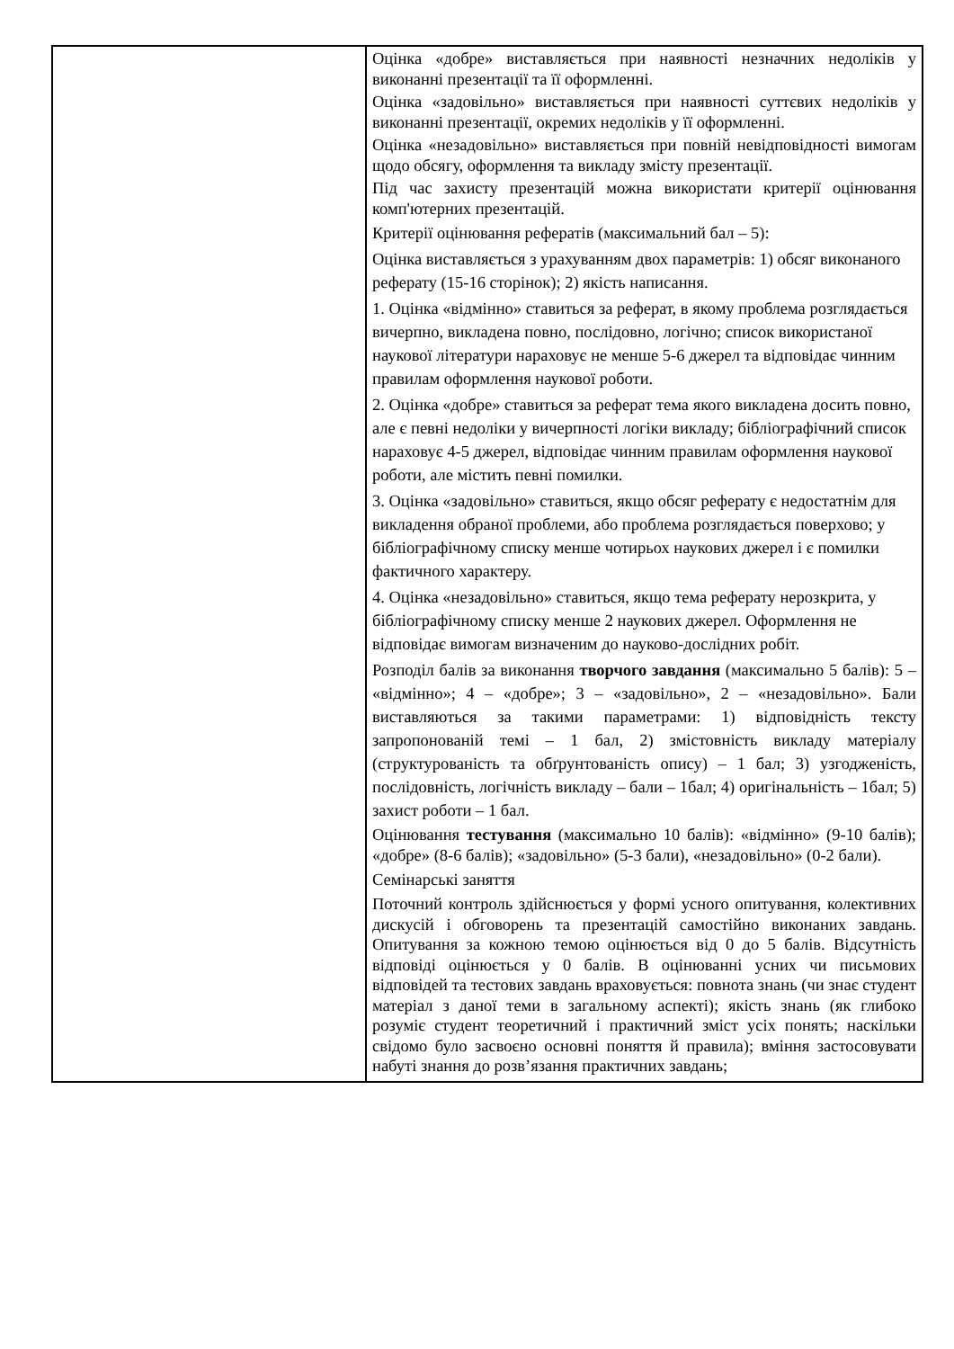| | Оцінка «добре» виставляється при наявності незначних недоліків у виконанні презентації та її оформленні. Оцінка «задовільно» виставляється при наявності суттєвих недоліків у виконанні презентації, окремих недоліків у її оформленні. Оцінка «незадовільно» виставляється при повній невідповідності вимогам щодо обсягу, оформлення та викладу змісту презентації. Під час захисту презентацій можна використати критерії оцінювання комп'ютерних презентацій. Критерії оцінювання рефератів (максимальний бал – 5): Оцінка виставляється з урахуванням двох параметрів: 1) обсяг виконаного реферату (15-16 сторінок); 2) якість написання. 1. Оцінка «відмінно» ставиться за реферат, в якому проблема розглядається вичерпно, викладена повно, послідовно, логічно; список використаної наукової літератури нараховує не менше 5-6 джерел та відповідає чинним правилам оформлення наукової роботи. 2. Оцінка «добре» ставиться за реферат тема якого викладена досить повно, але є певні недоліки у вичерпності логіки викладу; бібліографічний список нараховує 4-5 джерел, відповідає чинним правилам оформлення наукової роботи, але містить певні помилки. 3. Оцінка «задовільно» ставиться, якщо обсяг реферату є недостатнім для викладення обраної проблеми, або проблема розглядається поверхово; у бібліографічному списку менше чотирьох наукових джерел і є помилки фактичного характеру. 4. Оцінка «незадовільно» ставиться, якщо тема реферату нерозкрита, у бібліографічному списку менше 2 наукових джерел. Оформлення не відповідає вимогам визначеним до науково-дослідних робіт. Розподіл балів за виконання творчого завдання (максимально 5 балів): 5 – «відмінно»; 4 – «добре»; 3 – «задовільно», 2 – «незадовільно». Бали виставляються за такими параметрами: 1) відповідність тексту запропонованій темі – 1 бал, 2) змістовність викладу матеріалу (структурованість та обґрунтованість опису) – 1 бал; 3) узгодженість, послідовність, логічність викладу – бали – 1бал; 4) оригінальність – 1бал; 5) захист роботи – 1 бал. Оцінювання тестування (максимально 10 балів): «відмінно» (9-10 балів); «добре» (8-6 балів); «задовільно» (5-3 бали), «незадовільно» (0-2 бали). Семінарські заняття Поточний контроль здійснюється у формі усного опитування, колективних дискусій і обговорень та презентацій самостійно виконаних завдань. Опитування за кожною темою оцінюється від 0 до 5 балів. Відсутність відповіді оцінюється у 0 балів. В оцінюванні усних чи письмових відповідей та тестових завдань враховується: повнота знань (чи знає студент матеріал з даної теми в загальному аспекті); якість знань (як глибоко розуміє студент теоретичний і практичний зміст усіх понять; наскільки свідомо було засвоєно основні поняття й правила); вміння застосовувати набуті знання до розв’язання практичних завдань; |